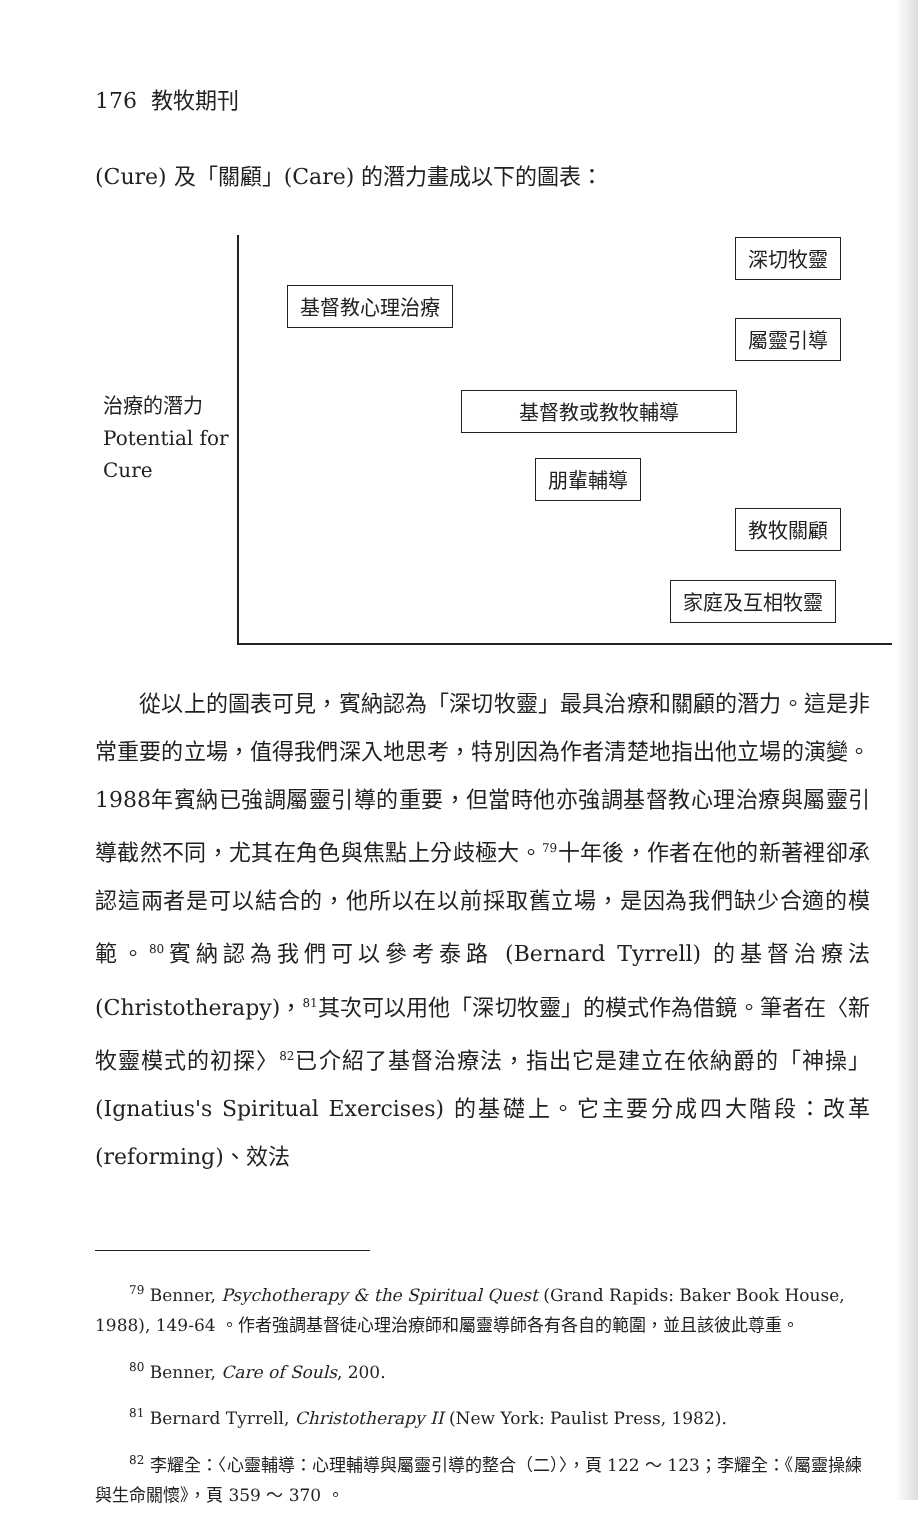176 教牧期刊
(Cure) 及「關顧」(Care) 的潛力畫成以下的圖表：
治療的潛力
Potential for
Cure
深切牧靈
基督教心理治療
屬靈引導
基督教或教牧輔導
朋輩輔導
教牧關顧
家庭及互相牧靈
　　從以上的圖表可見，賓納認為「深切牧靈」最具治療和關顧的潛力。這是非常重要的立場，值得我們深入地思考，特別因為作者清楚地指出他立場的演變。1988年賓納已強調屬靈引導的重要，但當時他亦強調基督教心理治療與屬靈引導截然不同，尤其在角色與焦點上分歧極大。<sup>79</sup>十年後，作者在他的新著裡卻承認這兩者是可以結合的，他所以在以前採取舊立場，是因為我們缺少合適的模範。<sup>80</sup>賓納認為我們可以參考泰路 (Bernard Tyrrell) 的基督治療法 (Christotherapy)，<sup>81</sup>其次可以用他「深切牧靈」的模式作為借鏡。筆者在〈新牧靈模式的初探〉<sup>82</sup>已介紹了基督治療法，指出它是建立在依納爵的「神操」(Ignatius's Spiritual Exercises) 的基礎上。它主要分成四大階段：改革 (reforming)、效法
　　<sup>79</sup> Benner, Psychotherapy & the Spiritual Quest (Grand Rapids: Baker Book House, 1988), 149-64 。作者強調基督徒心理治療師和屬靈導師各有各自的範圍，並且該彼此尊重。
　　<sup>80</sup> Benner, Care of Souls, 200.
　　<sup>81</sup> Bernard Tyrrell, Christotherapy II (New York: Paulist Press, 1982).
　　<sup>82</sup> 李耀全：〈心靈輔導：心理輔導與屬靈引導的整合（二）〉，頁 122 ～ 123；李耀全：《屬靈操練與生命關懷》，頁 359 ～ 370 。